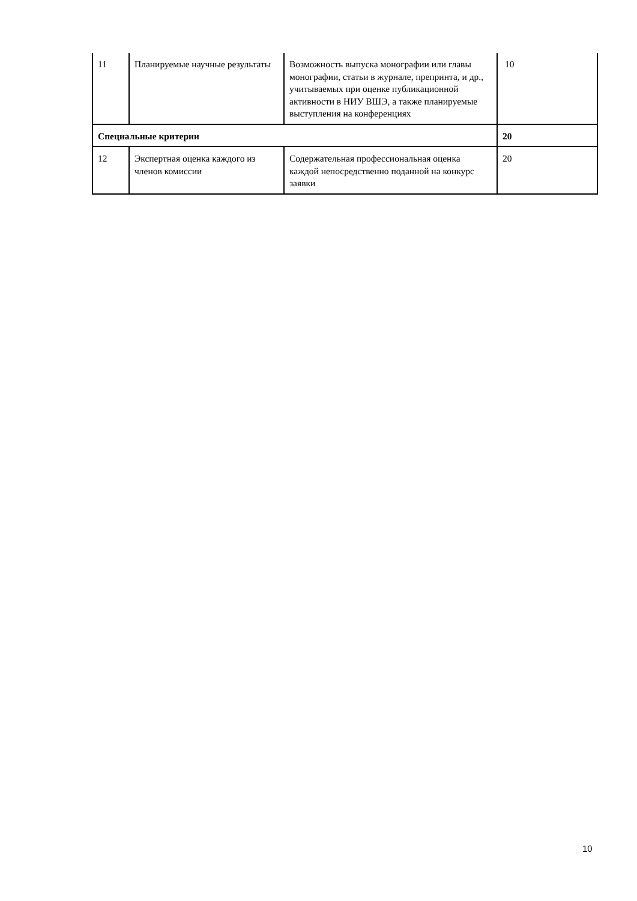| 11 | Планируемые научные результаты | Возможность выпуска монографии или главы монографии, статьи в журнале, препринта, и др., учитываемых при оценке публикационной активности в НИУ ВШЭ, а также планируемые выступления на конференциях | 10 |
| Специальные критерии | | | 20 |
| 12 | Экспертная оценка каждого из членов комиссии | Содержательная профессиональная оценка каждой непосредственно поданной на конкурс заявки | 20 |
10